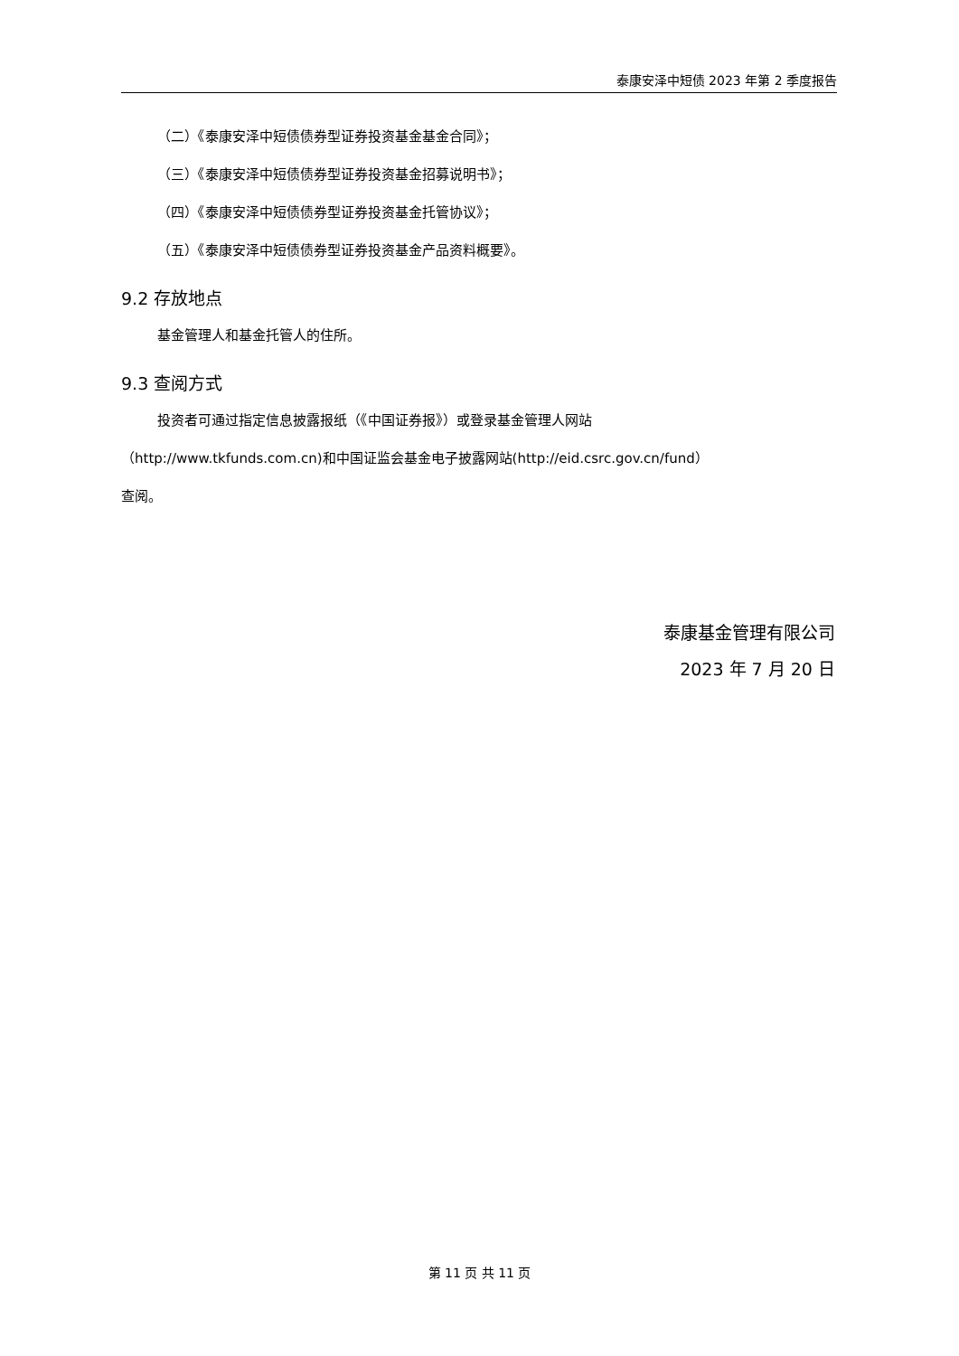泰康安泽中短债 2023 年第 2 季度报告
（二）《泰康安泽中短债债券型证券投资基金基金合同》；
（三）《泰康安泽中短债债券型证券投资基金招募说明书》；
（四）《泰康安泽中短债债券型证券投资基金托管协议》；
（五）《泰康安泽中短债债券型证券投资基金产品资料概要》。
9.2 存放地点
基金管理人和基金托管人的住所。
9.3 查阅方式
投资者可通过指定信息披露报纸（《中国证券报》）或登录基金管理人网站
（http://www.tkfunds.com.cn)和中国证监会基金电子披露网站(http://eid.csrc.gov.cn/fund）
查阅。
泰康基金管理有限公司
2023 年 7 月 20 日
第 11 页 共 11 页